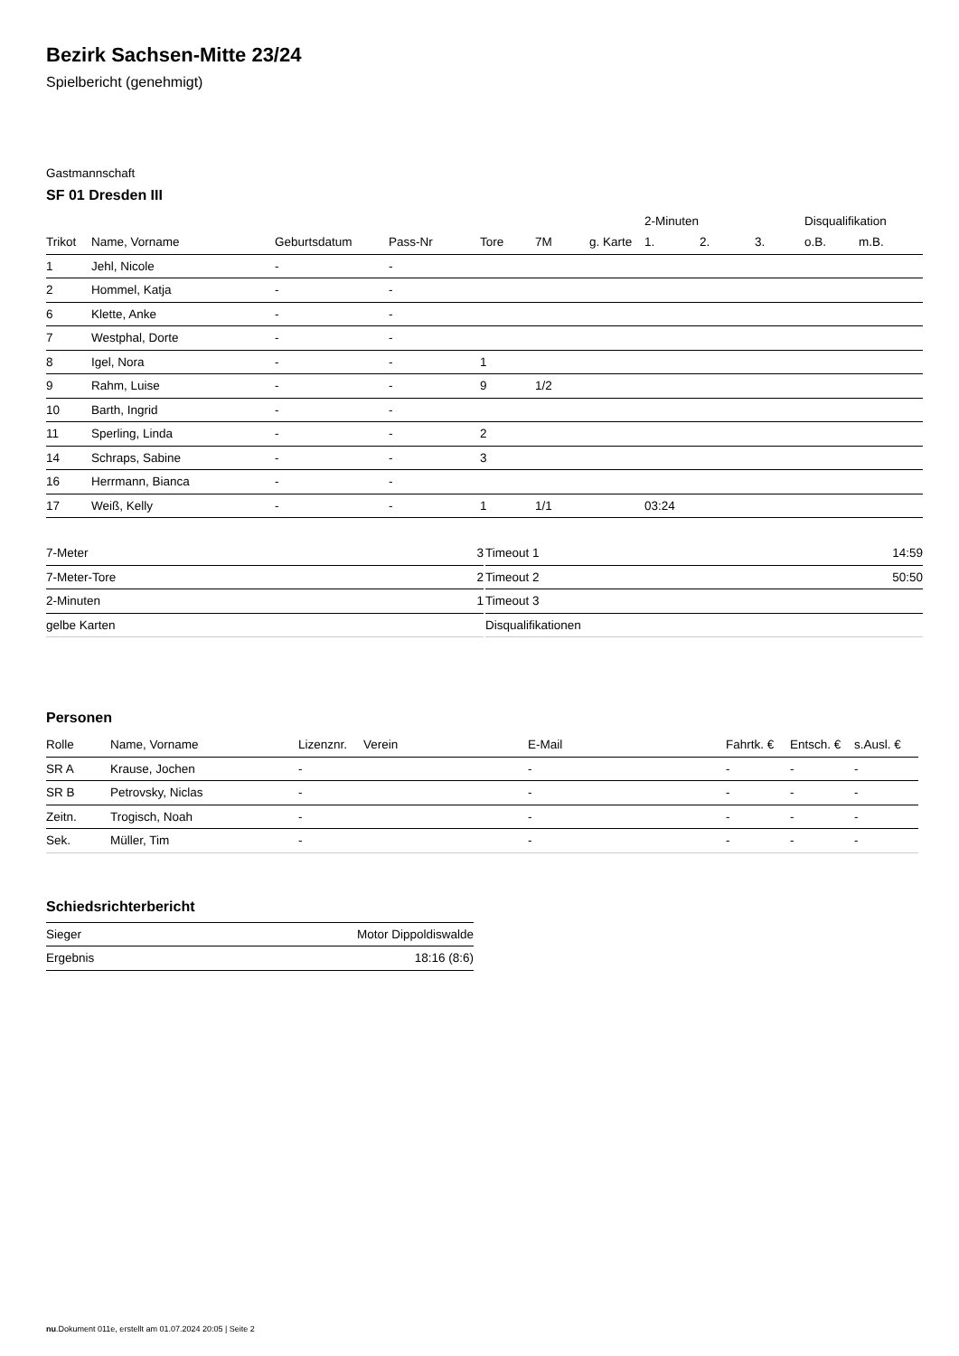Bezirk Sachsen-Mitte 23/24
Spielbericht (genehmigt)
Gastmannschaft
SF 01 Dresden III
| | | | | | | | 2-Minuten | | | Disqualifikation | |
| Trikot | Name, Vorname | Geburtsdatum | Pass-Nr | Tore | 7M | g. Karte | 1. | 2. | 3. | o.B. | m.B. |
| 1 | Jehl, Nicole | - | - | | | | | | | | |
| 2 | Hommel, Katja | - | - | | | | | | | | |
| 6 | Klette, Anke | - | - | | | | | | | | |
| 7 | Westphal, Dorte | - | - | | | | | | | | |
| 8 | Igel, Nora | - | - | 1 | | | | | | | |
| 9 | Rahm, Luise | - | - | 9 | 1/2 | | | | | | |
| 10 | Barth, Ingrid | - | - | | | | | | | | |
| 11 | Sperling, Linda | - | - | 2 | | | | | | | |
| 14 | Schraps, Sabine | - | - | 3 | | | | | | | |
| 16 | Herrmann, Bianca | - | - | | | | | | | | |
| 17 | Weiß, Kelly | - | - | 1 | 1/1 | | 03:24 | | | | |
| 7-Meter | 3 |
| 7-Meter-Tore | 2 |
| 2-Minuten | 1 |
| gelbe Karten | |
| Timeout 1 | 14:59 |
| Timeout 2 | 50:50 |
| Timeout 3 | |
| Disqualifikationen | |
Personen
| Rolle | Name, Vorname | Lizenznr. | Verein | E-Mail | Fahrtk. € | Entsch. € | s.Ausl. € |
| --- | --- | --- | --- | --- | --- | --- | --- |
| SR A | Krause, Jochen | - | | - | - | - | - |
| SR B | Petrovsky, Niclas | - | | - | - | - | - |
| Zeitn. | Trogisch, Noah | - | | - | - | - | - |
| Sek. | Müller, Tim | - | | - | - | - | - |
Schiedsrichterbericht
| Sieger | Motor Dippoldiswalde |
| Ergebnis | 18:16 (8:6) |
nu.Dokument 011e, erstellt am 01.07.2024 20:05 | Seite 2